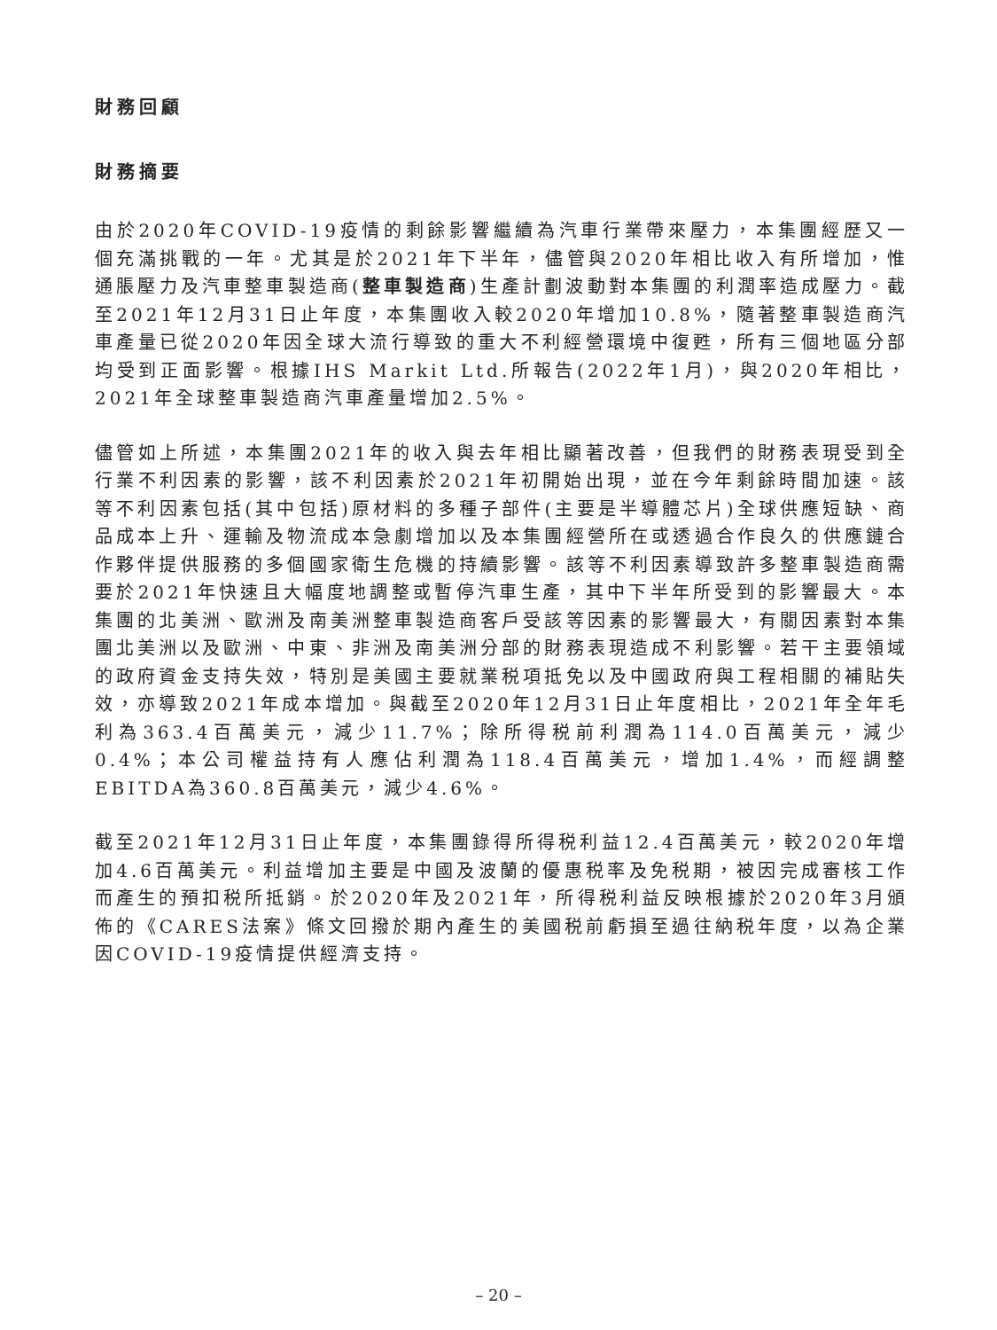財務回顧
財務摘要
由於2020年COVID-19疫情的剩餘影響繼續為汽車行業帶來壓力，本集團經歷又一個充滿挑戰的一年。尤其是於2021年下半年，儘管與2020年相比收入有所增加，惟通脹壓力及汽車整車製造商(整車製造商)生產計劃波動對本集團的利潤率造成壓力。截至2021年12月31日止年度，本集團收入較2020年增加10.8%，隨著整車製造商汽車產量已從2020年因全球大流行導致的重大不利經營環境中復甦，所有三個地區分部均受到正面影響。根據IHS Markit Ltd.所報告(2022年1月)，與2020年相比，2021年全球整車製造商汽車產量增加2.5%。
儘管如上所述，本集團2021年的收入與去年相比顯著改善，但我們的財務表現受到全行業不利因素的影響，該不利因素於2021年初開始出現，並在今年剩餘時間加速。該等不利因素包括(其中包括)原材料的多種子部件(主要是半導體芯片)全球供應短缺、商品成本上升、運輸及物流成本急劇增加以及本集團經營所在或透過合作良久的供應鏈合作夥伴提供服務的多個國家衛生危機的持續影響。該等不利因素導致許多整車製造商需要於2021年快速且大幅度地調整或暫停汽車生產，其中下半年所受到的影響最大。本集團的北美洲、歐洲及南美洲整車製造商客戶受該等因素的影響最大，有關因素對本集團北美洲以及歐洲、中東、非洲及南美洲分部的財務表現造成不利影響。若干主要領域的政府資金支持失效，特別是美國主要就業税項抵免以及中國政府與工程相關的補貼失效，亦導致2021年成本增加。與截至2020年12月31日止年度相比，2021年全年毛利為363.4百萬美元，減少11.7%；除所得税前利潤為114.0百萬美元，減少0.4%；本公司權益持有人應佔利潤為118.4百萬美元，增加1.4%，而經調整EBITDA為360.8百萬美元，減少4.6%。
截至2021年12月31日止年度，本集團錄得所得税利益12.4百萬美元，較2020年增加4.6百萬美元。利益增加主要是中國及波蘭的優惠税率及免税期，被因完成審核工作而產生的預扣税所抵銷。於2020年及2021年，所得税利益反映根據於2020年3月頒佈的《CARES法案》條文回撥於期內產生的美國税前虧損至過往納税年度，以為企業因COVID-19疫情提供經濟支持。
– 20 –